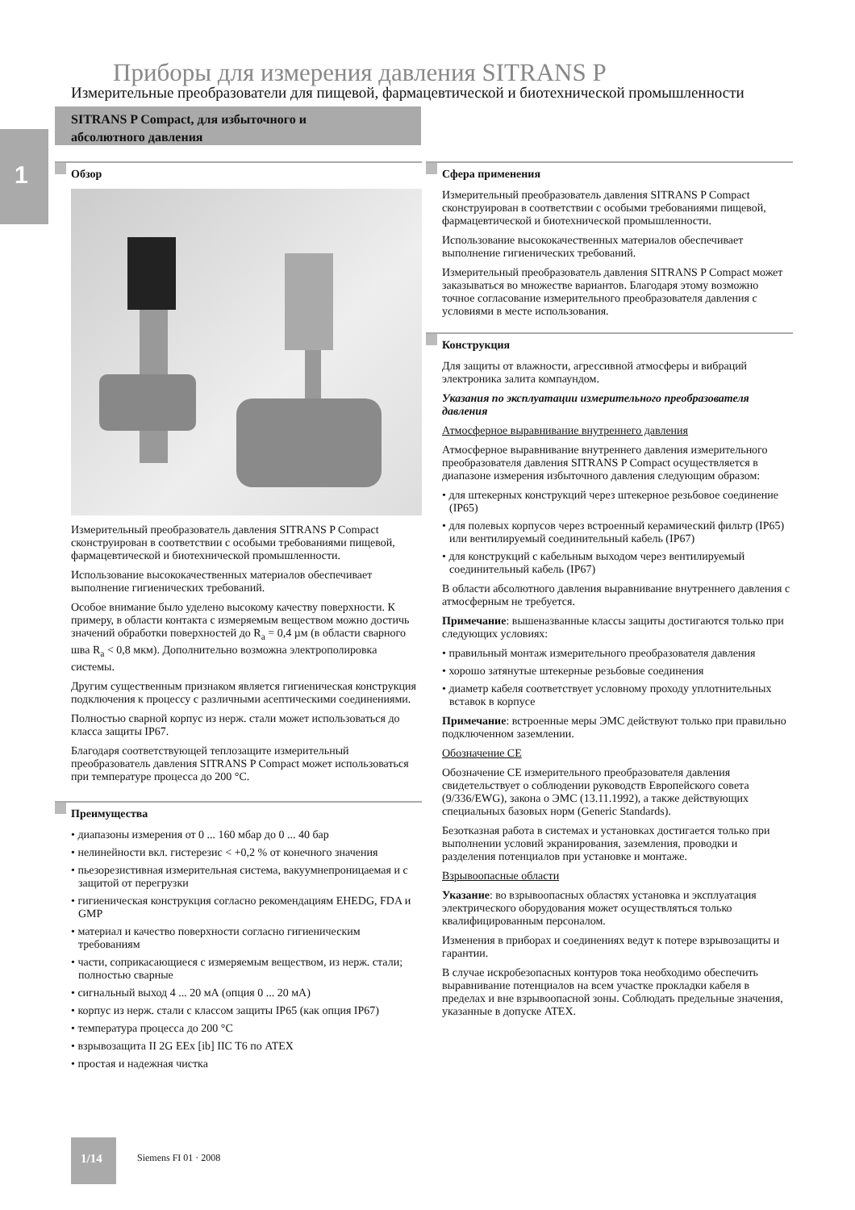1
Приборы для измерения давления SITRANS P
Измерительные преобразователи для пищевой, фармацевтической и биотехнической промышленности
SITRANS P Compact, для избыточного и
абсолютного давления
Обзор
Измерительный преобразователь давления SITRANS P Compact сконструирован в соответствии с особыми требованиями пищевой, фармацевтической и биотехнической промышленности.
Использование высококачественных материалов обеспечивает выполнение гигиенических требований.
Особое внимание было уделено высокому качеству поверхности. К примеру, в области контакта с измеряемым веществом можно достичь значений обработки поверхностей до R<sub>a</sub> = 0,4 µм (в области сварного шва R<sub>a</sub> < 0,8 мкм). Дополнительно возможна электрополировка системы.
Другим существенным признаком является гигиеническая конструкция подключения к процессу с различными асептическими соединениями.
Полностью сварной корпус из нерж. стали может использоваться до класса защиты IP67.
Благодаря соответствующей теплозащите измерительный преобразователь давления SITRANS P Compact может использоваться при температуре процесса до 200 °C.
Преимущества
• диапазоны измерения от 0 ... 160 мбар до 0 ... 40 бар
• нелинейности вкл. гистерезис < +0,2 % от конечного значения
• пьезорезистивная измерительная система, вакуумнепроницаемая и с защитой от перегрузки
• гигиеническая конструкция согласно рекомендациям EHEDG, FDA и GMP
• материал и качество поверхности согласно гигиеническим требованиям
• части, соприкасающиеся с измеряемым веществом, из нерж. стали; полностью сварные
• сигнальный выход 4 ... 20 мА (опция 0 ... 20 мА)
• корпус из нерж. стали с классом защиты IP65 (как опция IP67)
• температура процесса до 200 °C
• взрывозащита II 2G EEx [ib] IIC T6 по ATEX
• простая и надежная чистка
Сфера применения
Измерительный преобразователь давления SITRANS P Compact сконструирован в соответствии с особыми требованиями пищевой, фармацевтической и биотехнической промышленности.
Использование высококачественных материалов обеспечивает выполнение гигиенических требований.
Измерительный преобразователь давления SITRANS P Compact может заказываться во множестве вариантов. Благодаря этому возможно точное согласование измерительного преобразователя давления с условиями в месте использования.
Конструкция
Для защиты от влажности, агрессивной атмосферы и вибраций электроника залита компаундом.
Указания по эксплуатации измерительного преобразователя давления
Атмосферное выравнивание внутреннего давления
Атмосферное выравнивание внутреннего давления измерительного преобразователя давления SITRANS P Compact осуществляется в диапазоне измерения избыточного давления следующим образом:
• для штекерных конструкций через штекерное резьбовое соединение (IP65)
• для полевых корпусов через встроенный керамический фильтр (IP65) или вентилируемый соединительный кабель (IP67)
• для конструкций с кабельным выходом через вентилируемый соединительный кабель (IP67)
В области абсолютного давления выравнивание внутреннего давления с атмосферным не требуется.
Примечание: вышеназванные классы защиты достигаются только при следующих условиях:
• правильный монтаж измерительного преобразователя давления
• хорошо затянутые штекерные резьбовые соединения
• диаметр кабеля соответствует условному проходу уплотнительных вставок в корпусе
Примечание: встроенные меры ЭМС действуют только при правильно подключенном заземлении.
Обозначение CE
Обозначение CE измерительного преобразователя давления свидетельствует о соблюдении руководств Европейского совета (9/336/EWG), закона о ЭМС (13.11.1992), а также действующих специальных базовых норм (Generic Standards).
Безотказная работа в системах и установках достигается только при выполнении условий экранирования, заземления, проводки и разделения потенциалов при установке и монтаже.
Взрывоопасные области
Указание: во взрывоопасных областях установка и эксплуатация электрического оборудования может осуществляться только квалифицированным персоналом.
Изменения в приборах и соединениях ведут к потере взрывозащиты и гарантии.
В случае искробезопасных контуров тока необходимо обеспечить выравнивание потенциалов на всем участке прокладки кабеля в пределах и вне взрывоопасной зоны. Соблюдать предельные значения, указанные в допуске ATEX.
1/14
Siemens FI 01 · 2008